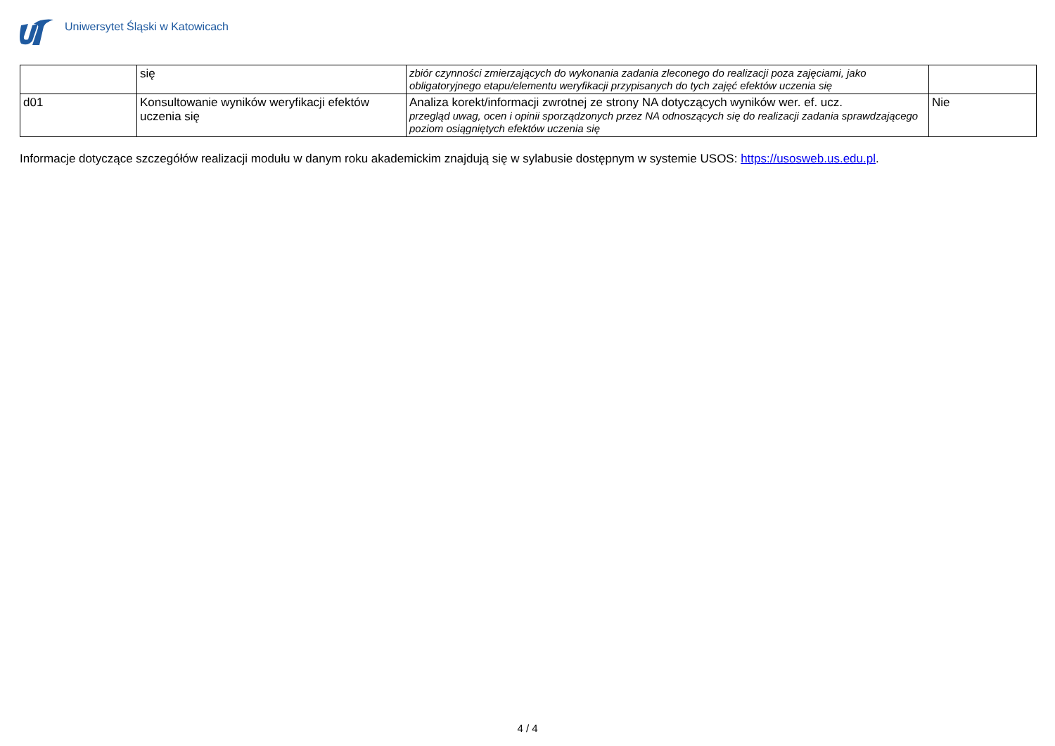Uniwersytet Śląski w Katowicach
| | się | zbiór czynności zmierzających do wykonania zadania zleconego do realizacji poza zajęciami, jako obligatoryjnego etapu/elementu weryfikacji przypisanych do tych zajęć efektów uczenia się | |
| d01 | Konsultowanie wyników weryfikacji efektów uczenia się | Analiza korekt/informacji zwrotnej ze strony NA dotyczących wyników wer. ef. ucz. przegląd uwag, ocen i opinii sporządzonych przez NA odnoszących się do realizacji zadania sprawdzającego poziom osiągniętych efektów uczenia się | Nie |
Informacje dotyczące szczegółów realizacji modułu w danym roku akademickim znajdują się w sylabusie dostępnym w systemie USOS: https://usosweb.us.edu.pl.
4 / 4